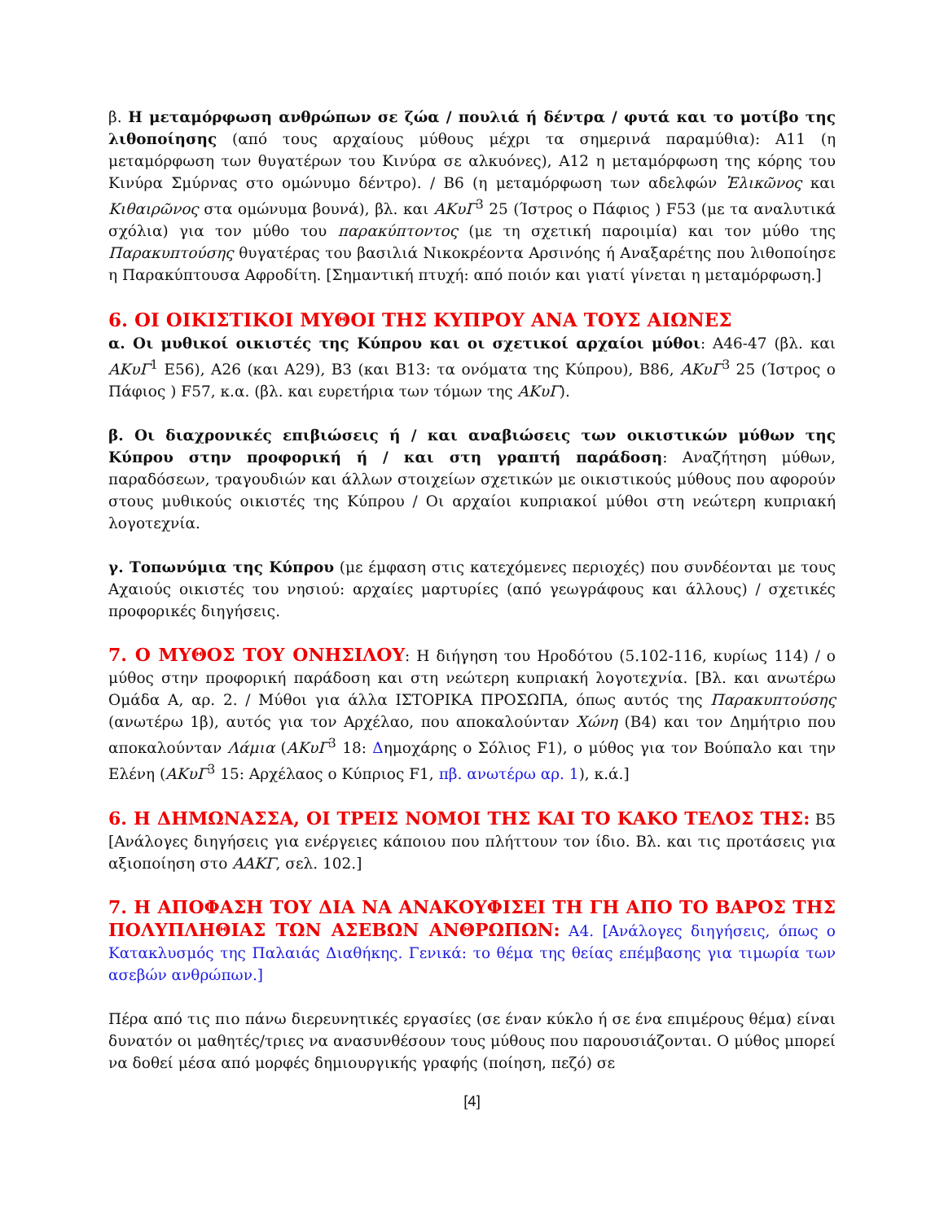β. Η μεταμόρφωση ανθρώπων σε ζώα / πουλιά ή δέντρα / φυτά και το μοτίβο της λιθοποίησης (από τους αρχαίους μύθους μέχρι τα σημερινά παραμύθια): Α11 (η μεταμόρφωση των θυγατέρων του Κινύρα σε αλκυόνες), Α12 η μεταμόρφωση της κόρης του Κινύρα Σμύρνας στο ομώνυμο δέντρο). / Β6 (η μεταμόρφωση των αδελφών Ἑλικῶνος και Κιθαιρῶνος στα ομώνυμα βουνά), βλ. και ΑΚυΓ<sup>3</sup> 25 (Ίστρος ο Πάφιος ) F53 (με τα αναλυτικά σχόλια) για τον μύθο του παρακύπτοντος (με τη σχετική παροιμία) και τον μύθο της Παρακυπτούσης θυγατέρας του βασιλιά Νικοκρέοντα Αρσινόης ή Αναξαρέτης που λιθοποίησε η Παρακύπτουσα Αφροδίτη. [Σημαντική πτυχή: από ποιόν και γιατί γίνεται η μεταμόρφωση.]
6. ΟΙ ΟΙΚΙΣΤΙΚΟΙ ΜΥΘΟΙ ΤΗΣ ΚΥΠΡΟΥ ΑΝΑ ΤΟΥΣ ΑΙΩΝΕΣ
α. Οι μυθικοί οικιστές της Κύπρου και οι σχετικοί αρχαίοι μύθοι: Α46-47 (βλ. και ΑΚυΓ<sup>1</sup> Ε56), Α26 (και Α29), Β3 (και Β13: τα ονόματα της Κύπρου), Β86, ΑΚυΓ<sup>3</sup> 25 (Ίστρος ο Πάφιος ) F57, κ.α. (βλ. και ευρετήρια των τόμων της ΑΚυΓ).
β. Οι διαχρονικές επιβιώσεις ή / και αναβιώσεις των οικιστικών μύθων της Κύπρου στην προφορική ή / και στη γραπτή παράδοση: Αναζήτηση μύθων, παραδόσεων, τραγουδιών και άλλων στοιχείων σχετικών με οικιστικούς μύθους που αφορούν στους μυθικούς οικιστές της Κύπρου / Οι αρχαίοι κυπριακοί μύθοι στη νεώτερη κυπριακή λογοτεχνία.
γ. Τοπωνύμια της Κύπρου (με έμφαση στις κατεχόμενες περιοχές) που συνδέονται με τους Αχαιούς οικιστές του νησιού: αρχαίες μαρτυρίες (από γεωγράφους και άλλους) / σχετικές προφορικές διηγήσεις.
7. Ο ΜΥΘΟΣ ΤΟΥ ΟΝΗΣΙΛΟΥ: Η διήγηση του Ηροδότου (5.102-116, κυρίως 114) / ο μύθος στην προφορική παράδοση και στη νεώτερη κυπριακή λογοτεχνία. [Βλ. και ανωτέρω Ομάδα Α, αρ. 2. / Μύθοι για άλλα ΙΣΤΟΡΙΚΑ ΠΡΟΣΩΠΑ, όπως αυτός της Παρακυπτούσης (ανωτέρω 1β), αυτός για τον Αρχέλαο, που αποκαλούνταν Χώνη (Β4) και τον Δημήτριο που αποκαλούνταν Λάμια (ΑΚυΓ<sup>3</sup> 18: Δημοχάρης ο Σόλιος F1), ο μύθος για τον Βούπαλο και την Ελένη (ΑΚυΓ<sup>3</sup> 15: Αρχέλαος ο Κύπριος F1, πβ. ανωτέρω αρ. 1), κ.ά.]
6. Η ΔΗΜΩΝΑΣΣΑ, ΟΙ ΤΡΕΙΣ ΝΟΜΟΙ ΤΗΣ ΚΑΙ ΤΟ ΚΑΚΟ ΤΕΛΟΣ ΤΗΣ: Β5 [Ανάλογες διηγήσεις για ενέργειες κάποιου που πλήττουν τον ίδιο. Βλ. και τις προτάσεις για αξιοποίηση στο ΑΑΚΓ, σελ. 102.]
7. Η ΑΠΟΦΑΣΗ ΤΟΥ ΔΙΑ ΝΑ ΑΝΑΚΟΥΦΙΣΕΙ ΤΗ ΓΗ ΑΠΟ ΤΟ ΒΑΡΟΣ ΤΗΣ ΠΟΛΥΠΛΗΘΙΑΣ ΤΩΝ ΑΣΕΒΩΝ ΑΝΘΡΩΠΩΝ: Α4. [Ανάλογες διηγήσεις, όπως ο Κατακλυσμός της Παλαιάς Διαθήκης. Γενικά: το θέμα της θείας επέμβασης για τιμωρία των ασεβών ανθρώπων.]
Πέρα από τις πιο πάνω διερευνητικές εργασίες (σε έναν κύκλο ή σε ένα επιμέρους θέμα) είναι δυνατόν οι μαθητές/τριες να ανασυνθέσουν τους μύθους που παρουσιάζονται. Ο μύθος μπορεί να δοθεί μέσα από μορφές δημιουργικής γραφής (ποίηση, πεζό) σε
[4]